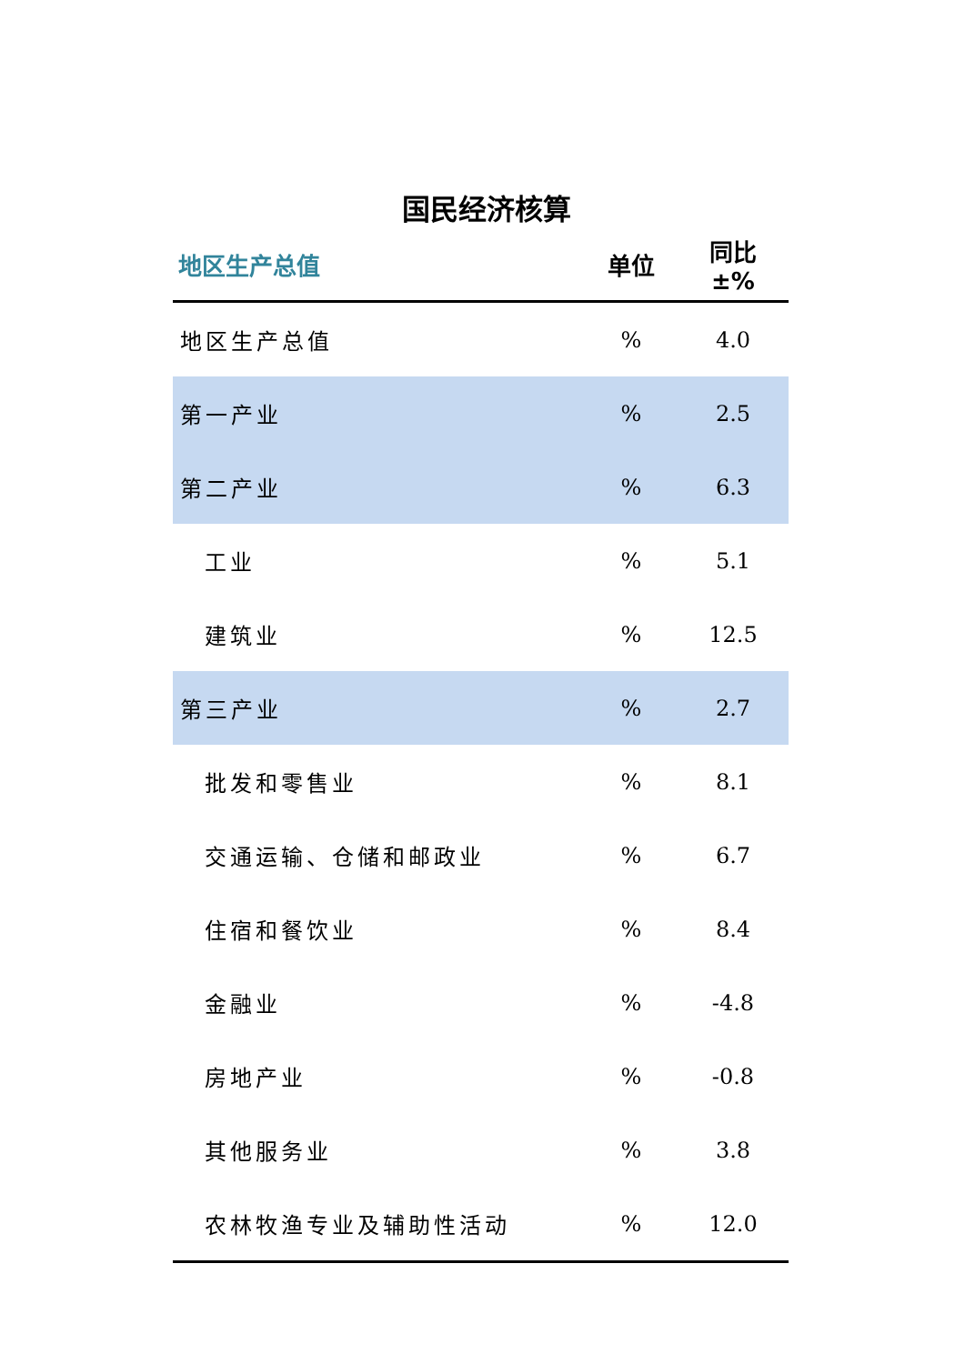国民经济核算
| 地区生产总值 | 单位 | 同比 ±% |
| --- | --- | --- |
| 地区生产总值 | % | 4.0 |
| 第一产业 | % | 2.5 |
| 第二产业 | % | 6.3 |
| 工业 | % | 5.1 |
| 建筑业 | % | 12.5 |
| 第三产业 | % | 2.7 |
| 批发和零售业 | % | 8.1 |
| 交通运输、仓储和邮政业 | % | 6.7 |
| 住宿和餐饮业 | % | 8.4 |
| 金融业 | % | -4.8 |
| 房地产业 | % | -0.8 |
| 其他服务业 | % | 3.8 |
| 农林牧渔专业及辅助性活动 | % | 12.0 |